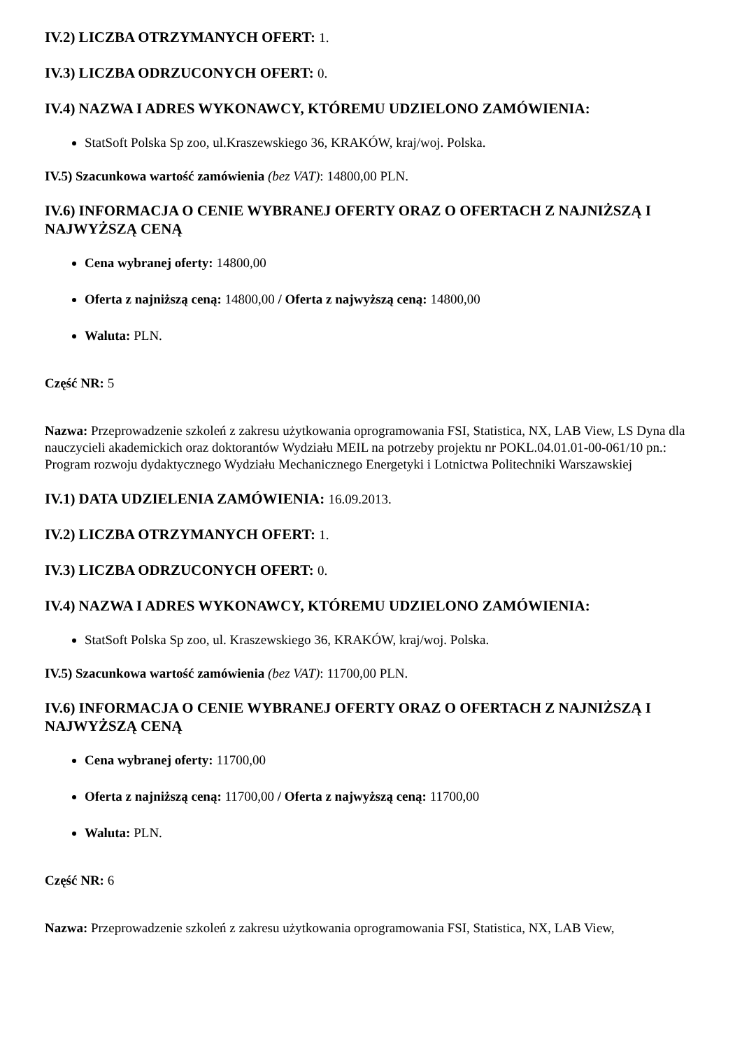IV.2) LICZBA OTRZYMANYCH OFERT: 1.
IV.3) LICZBA ODRZUCONYCH OFERT: 0.
IV.4) NAZWA I ADRES WYKONAWCY, KTÓREMU UDZIELONO ZAMÓWIENIA:
StatSoft Polska Sp zoo, ul.Kraszewskiego 36, KRAKÓW, kraj/woj. Polska.
IV.5) Szacunkowa wartość zamówienia (bez VAT): 14800,00 PLN.
IV.6) INFORMACJA O CENIE WYBRANEJ OFERTY ORAZ O OFERTACH Z NAJNIŻSZĄ I NAJWYŻSZĄ CENĄ
Cena wybranej oferty: 14800,00
Oferta z najniższą ceną: 14800,00 / Oferta z najwyższą ceną: 14800,00
Waluta: PLN.
Część NR: 5
Nazwa: Przeprowadzenie szkoleń z zakresu użytkowania oprogramowania FSI, Statistica, NX, LAB View, LS Dyna dla nauczycieli akademickich oraz doktorantów Wydziału MEIL na potrzeby projektu nr POKL.04.01.01-00-061/10 pn.: Program rozwoju dydaktycznego Wydziału Mechanicznego Energetyki i Lotnictwa Politechniki Warszawskiej
IV.1) DATA UDZIELENIA ZAMÓWIENIA: 16.09.2013.
IV.2) LICZBA OTRZYMANYCH OFERT: 1.
IV.3) LICZBA ODRZUCONYCH OFERT: 0.
IV.4) NAZWA I ADRES WYKONAWCY, KTÓREMU UDZIELONO ZAMÓWIENIA:
StatSoft Polska Sp zoo, ul. Kraszewskiego 36, KRAKÓW, kraj/woj. Polska.
IV.5) Szacunkowa wartość zamówienia (bez VAT): 11700,00 PLN.
IV.6) INFORMACJA O CENIE WYBRANEJ OFERTY ORAZ O OFERTACH Z NAJNIŻSZĄ I NAJWYŻSZĄ CENĄ
Cena wybranej oferty: 11700,00
Oferta z najniższą ceną: 11700,00 / Oferta z najwyższą ceną: 11700,00
Waluta: PLN.
Część NR: 6
Nazwa: Przeprowadzenie szkoleń z zakresu użytkowania oprogramowania FSI, Statistica, NX, LAB View,